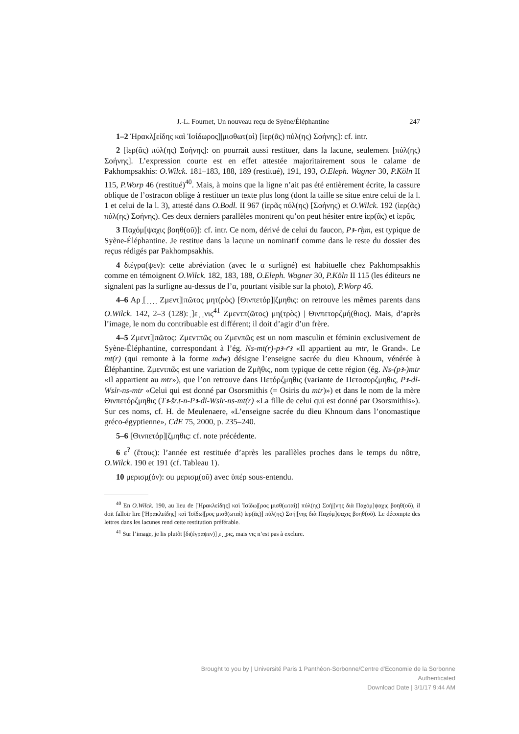J.-L. Fournet, Un nouveau reçu de Syène/Éléphantine 247
1–2 Ἡρακλ̣[είδης καὶ Ἰσίδωρος]|μισθωτ(αὶ) [ἱερ(ᾶς) πύλ(ης) Σοήνης]: cf. intr.
2 [ἱερ(ᾶς) πύλ(ης) Σοήνης]: on pourrait aussi restituer, dans la lacune, seulement [πύλ(ης) Σοήνης]. L’expression courte est en effet attestée majoritairement sous le calame de Pakhompsakhis: O.Wilck. 181–183, 188, 189 (restitué), 191, 193, O.Eleph. Wagner 30, P.Köln II 115, P.Worp 46 (restitué)<sup>40</sup>. Mais, à moins que la ligne n’ait pas été entièrement écrite, la cassure oblique de l’ostracon oblige à restituer un texte plus long (dont la taille se situe entre celui de la l. 1 et celui de la l. 3), attesté dans O.Bodl. II 967 (ἱερᾶς πύλ(ης) [Σοήνης) et O.Wilck. 192 (ἱερ(ᾶς) πύλ(ης) Σοήνης). Ces deux derniers parallèles montrent qu’on peut hésiter entre ἱερ(ᾶς) et ἱερᾶς.
3 Παχόμ[ψαχις βοηθ(οῦ)]: cf. intr. Ce nom, dérivé de celui du faucon, Pꜣ-ꜥẖm, est typique de Syène-Éléphantine. Je restitue dans la lacune un nominatif comme dans le reste du dossier des reçus rédigés par Pakhompsakhis.
4 διέγρα(ψεν): cette abréviation (avec le α surligné) est habituelle chez Pakhompsakhis comme en témoignent O.Wilck. 182, 183, 188, O.Eleph. Wagner 30, P.Köln II 115 (les éditeurs ne signalent pas la surligne au-dessus de l’α, pourtant visible sur la photo), P.Worp 46.
4–6 Αρ ̣[ ̣ ̣ ̣ ̣ Ζμεντ]|πῶτος μητ(ρὸς) [Θινπετόρ]|ζμηθις: on retrouve les mêmes parents dans O.Wilck. 142, 2–3 (128): ̣]ε ̣ ̣νις<sup>41</sup> Ζμεντπ(ῶτος) μη(τρὸς) | Θινπετορζμή(θιος). Mais, d’après l’image, le nom du contribuable est différent; il doit d’agir d’un frère.
4–5 Ζμεντ]|πῶτος: Ζμεντπῶς ou Ζμενπῶς est un nom masculin et féminin exclusivement de Syène-Éléphantine, correspondant à l’ég. Ns-mt(r)-pꜣ-ꜥꜣ «Il appartient au mtr, le Grand». Le mt(r) (qui remonte à la forme mdw) désigne l’enseigne sacrée du dieu Khnoum, vénérée à Éléphantine. Ζμεντπῶς est une variation de Ζμῆθις, nom typique de cette région (ég. Ns-(pꜣ-)mtr «Il appartient au mtr»), que l’on retrouve dans Πετόρζμηθις (variante de Πετοσορζμηθις, Pꜣ-dỉ-Wsỉr-ns-mtr «Celui qui est donné par Osorsmithis (= Osiris du mtr)») et dans le nom de la mère Θινπετόρζμηθις (Tꜣ-šr.t-n-Pꜣ-dỉ-Wsỉr-ns-mt(r) «La fille de celui qui est donné par Osorsmithis»). Sur ces noms, cf. H. de Meulenaere, «L’enseigne sacrée du dieu Khnoum dans l’onomastique gréco-égyptienne», CdE 75, 2000, p. 235–240.
5–6 [Θινπετόρ]|ζμηθις: cf. note précédente.
6 ε<sup>?</sup> (ἔτους): l’année est restituée d’après les parallèles proches dans le temps du nôtre, O.Wilck. 190 et 191 (cf. Tableau 1).
10 μερισμ̣(όν): ou μερισμ̣(οῦ) avec ὑπέρ sous-entendu.
<sup>40</sup> En O.Wilck. 190, au lieu de [Ἡρακλείδης] καὶ Ἰσίδω|[ρος μισθ(ωταὶ)] πύλ(ης) Σοή|[νης διὰ Παχόμ]ψαχις βοηθ(οῦ), il doit falloir lire [Ἡρακλείδης] καὶ Ἰσίδω|[ρος μισθ(ωταὶ) ἱερ(ᾶς)] πύλ(ης) Σοή|[νης διὰ Παχόμ]ψαχις βοηθ(οῦ). Le décompte des lettres dans les lacunes rend cette restitution préférable.
<sup>41</sup> Sur l’image, je lis plutôt [δι(έγραψεν)] ̣ε ̣ ̣ ̣ρις, mais νις n’est pas à exclure.
Brought to you by | Université Paris 1 Panthéon-Sorbonne/Centre d'Economie de la Sorbonne
Authenticated
Download Date | 3/1/17 9:44 AM